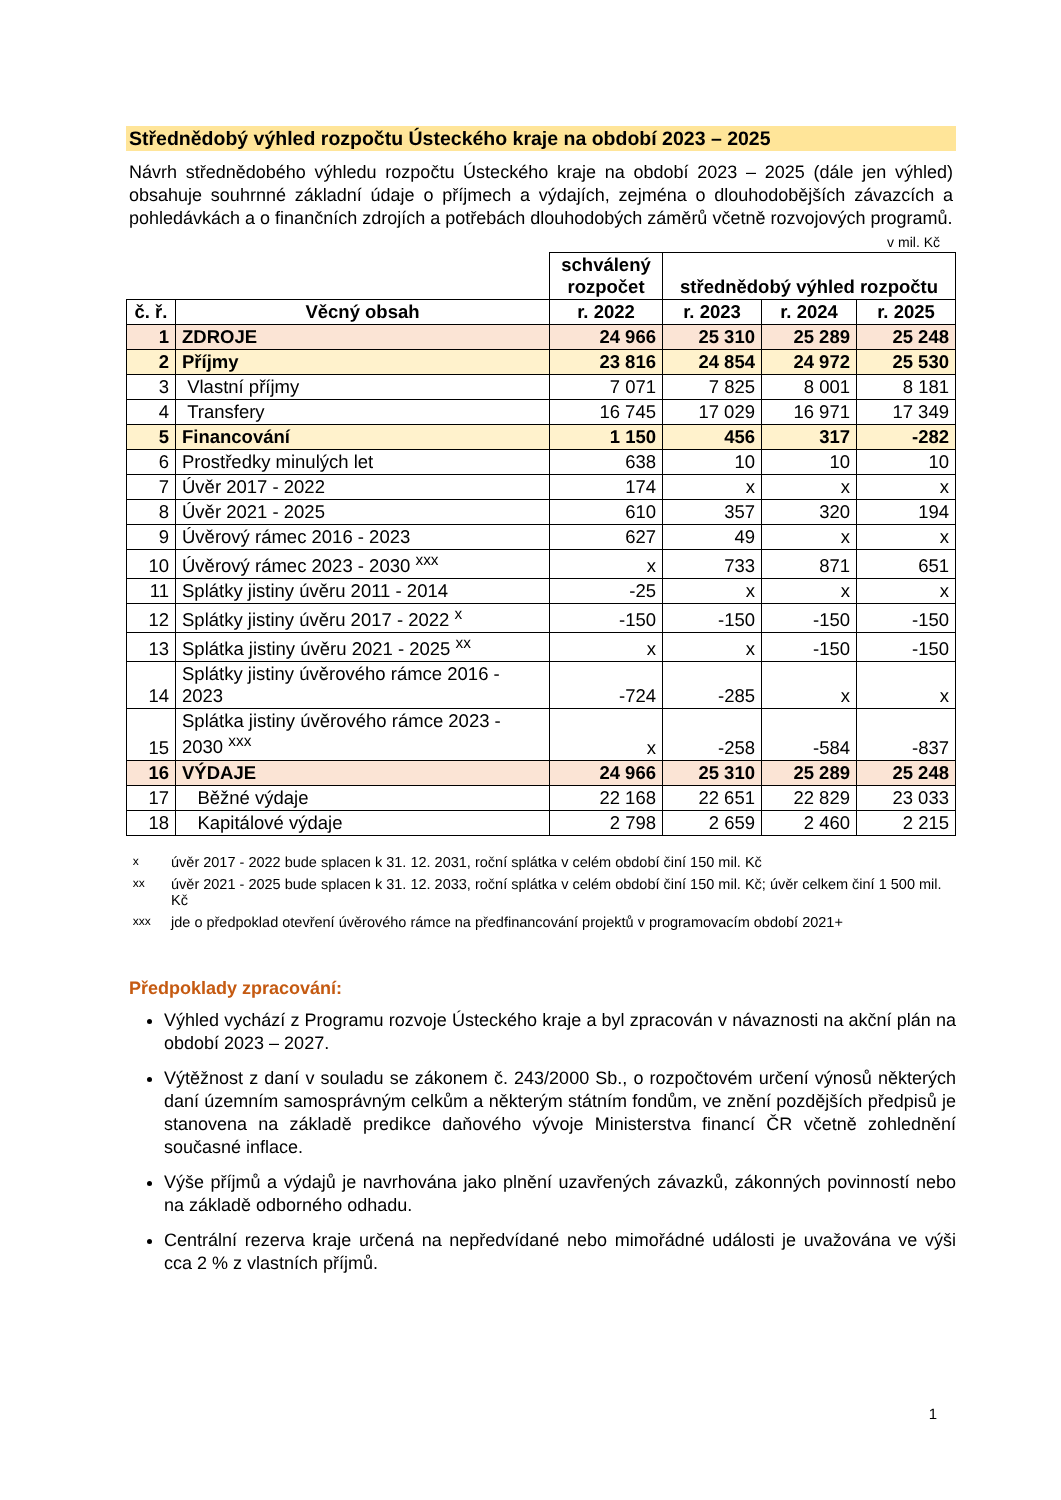Střednědobý výhled rozpočtu Ústeckého kraje na období 2023 – 2025
Návrh střednědobého výhledu rozpočtu Ústeckého kraje na období 2023 – 2025 (dále jen výhled) obsahuje souhrnné základní údaje o příjmech a výdajích, zejména o dlouhodobějších závazcích a pohledávkách a o finančních zdrojích a potřebách dlouhodobých záměrů včetně rozvojových programů.
v mil. Kč
| | | schválený rozpočet | střednědobý výhled rozpočtu | | |
| č. ř. | Věcný obsah | r. 2022 | r. 2023 | r. 2024 | r. 2025 |
| 1 | ZDROJE | 24 966 | 25 310 | 25 289 | 25 248 |
| 2 | Příjmy | 23 816 | 24 854 | 24 972 | 25 530 |
| 3 | Vlastní příjmy | 7 071 | 7 825 | 8 001 | 8 181 |
| 4 | Transfery | 16 745 | 17 029 | 16 971 | 17 349 |
| 5 | Financování | 1 150 | 456 | 317 | -282 |
| 6 | Prostředky minulých let | 638 | 10 | 10 | 10 |
| 7 | Úvěr 2017 - 2022 | 174 | x | x | x |
| 8 | Úvěr 2021 - 2025 | 610 | 357 | 320 | 194 |
| 9 | Úvěrový rámec 2016 - 2023 | 627 | 49 | x | x |
| 10 | Úvěrový rámec 2023 - 2030 <sup>xxx</sup> | x | 733 | 871 | 651 |
| 11 | Splátky jistiny úvěru 2011 - 2014 | -25 | x | x | x |
| 12 | Splátky jistiny úvěru 2017 - 2022 <sup>x</sup> | -150 | -150 | -150 | -150 |
| 13 | Splátka jistiny úvěru 2021 - 2025 <sup>xx</sup> | x | x | -150 | -150 |
| 14 | Splátky jistiny úvěrového rámce 2016 - 2023 | -724 | -285 | x | x |
| 15 | Splátka jistiny úvěrového rámce 2023 - 2030 <sup>xxx</sup> | x | -258 | -584 | -837 |
| 16 | VÝDAJE | 24 966 | 25 310 | 25 289 | 25 248 |
| 17 | Běžné výdaje | 22 168 | 22 651 | 22 829 | 23 033 |
| 18 | Kapitálové výdaje | 2 798 | 2 659 | 2 460 | 2 215 |
<sup>x</sup> úvěr 2017 - 2022 bude splacen k 31. 12. 2031, roční splátka v celém období činí 150 mil. Kč
<sup>xx</sup> úvěr 2021 - 2025 bude splacen k 31. 12. 2033, roční splátka v celém období činí 150 mil. Kč; úvěr celkem činí 1 500 mil. Kč
<sup>xxx</sup> jde o předpoklad otevření úvěrového rámce na předfinancování projektů v programovacím období 2021+
Předpoklady zpracování:
Výhled vychází z Programu rozvoje Ústeckého kraje a byl zpracován v návaznosti na akční plán na období 2023 – 2027.
Výtěžnost z daní v souladu se zákonem č. 243/2000 Sb., o rozpočtovém určení výnosů některých daní územním samosprávným celkům a některým státním fondům, ve znění pozdějších předpisů je stanovena na základě predikce daňového vývoje Ministerstva financí ČR včetně zohlednění současné inflace.
Výše příjmů a výdajů je navrhována jako plnění uzavřených závazků, zákonných povinností nebo na základě odborného odhadu.
Centrální rezerva kraje určená na nepředvídané nebo mimořádné události je uvažována ve výši cca 2 % z vlastních příjmů.
1